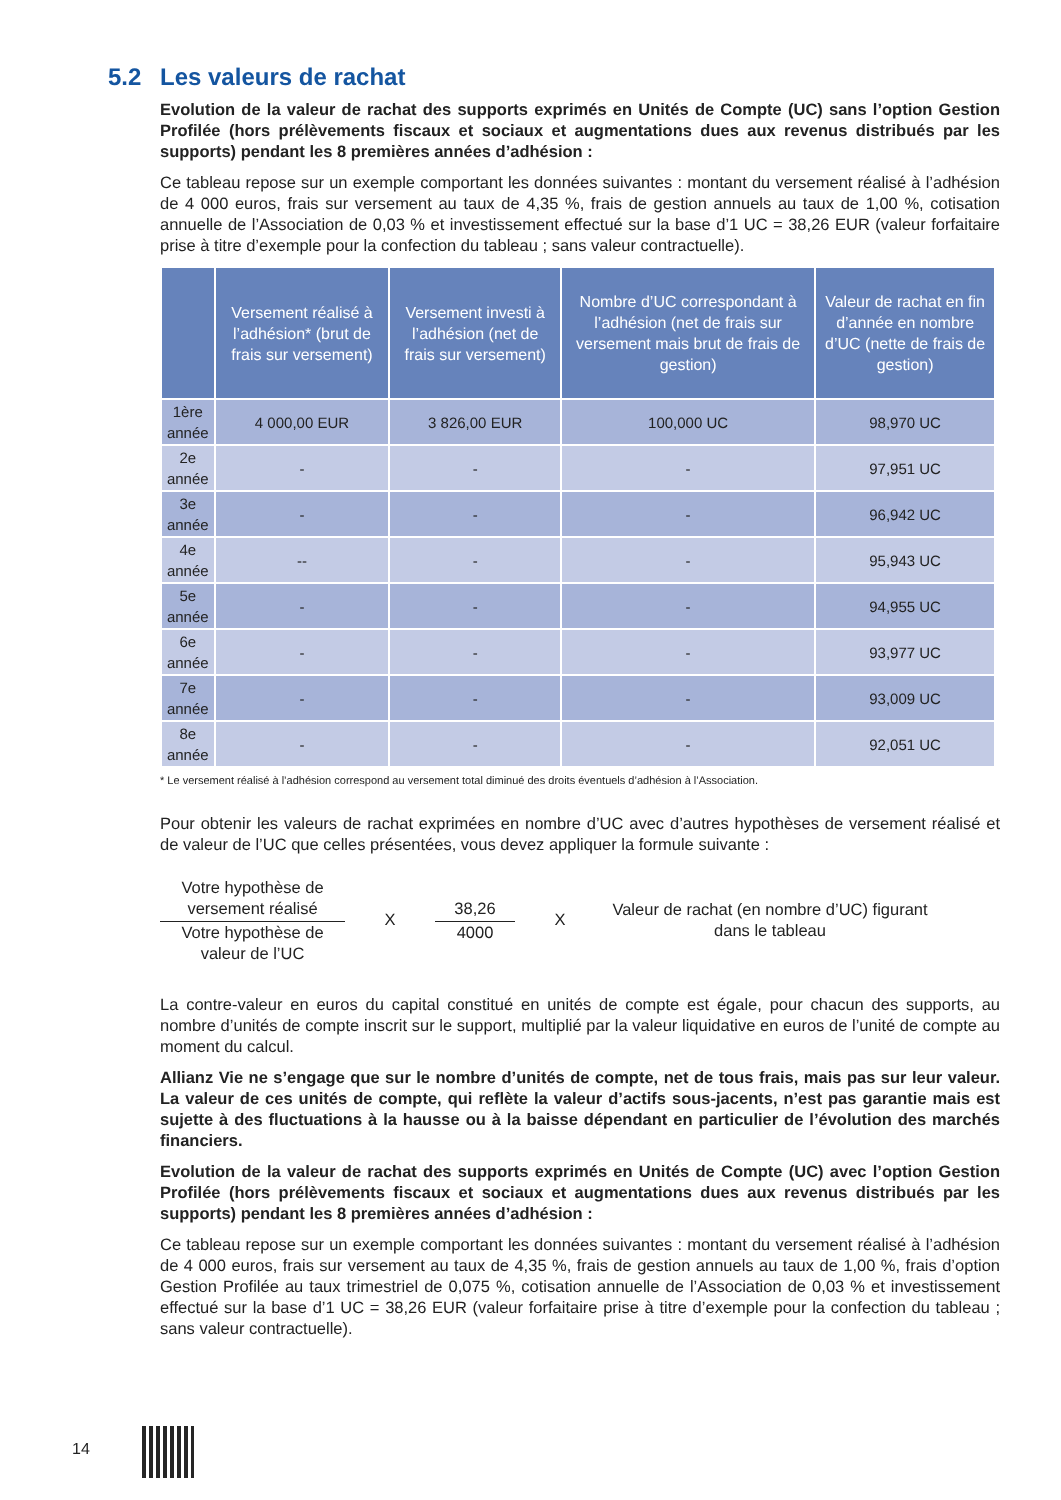5.2 Les valeurs de rachat
Evolution de la valeur de rachat des supports exprimés en Unités de Compte (UC) sans l’option Gestion Profilée (hors prélèvements fiscaux et sociaux et augmentations dues aux revenus distribués par les supports) pendant les 8 premières années d’adhésion :
Ce tableau repose sur un exemple comportant les données suivantes : montant du versement réalisé à l’adhésion de 4 000 euros, frais sur versement au taux de 4,35 %, frais de gestion annuels au taux de 1,00 %, cotisation annuelle de l’Association de 0,03 % et investissement effectué sur la base d’1 UC = 38,26 EUR (valeur forfaitaire prise à titre d’exemple pour la confection du tableau ; sans valeur contractuelle).
| | Versement réalisé à l’adhésion* (brut de frais sur versement) | Versement investi à l’adhésion (net de frais sur versement) | Nombre d’UC correspondant à l’adhésion (net de frais sur versement mais brut de frais de gestion) | Valeur de rachat en fin d’année en nombre d’UC (nette de frais de gestion) |
| --- | --- | --- | --- | --- |
| 1ère année | 4 000,00 EUR | 3 826,00 EUR | 100,000 UC | 98,970 UC |
| 2e année | - | - | - | 97,951 UC |
| 3e année | - | - | - | 96,942 UC |
| 4e année | -- | - | - | 95,943 UC |
| 5e année | - | - | - | 94,955 UC |
| 6e année | - | - | - | 93,977 UC |
| 7e année | - | - | - | 93,009 UC |
| 8e année | - | - | - | 92,051 UC |
* Le versement réalisé à l’adhésion correspond au versement total diminué des droits éventuels d’adhésion à l’Association.
Pour obtenir les valeurs de rachat exprimées en nombre d’UC avec d’autres hypothèses de versement réalisé et de valeur de l’UC que celles présentées, vous devez appliquer la formule suivante :
Votre hypothèse de versement réalisé
Votre hypothèse de valeur de l’UC
X
38,26
4000
X
Valeur de rachat (en nombre d’UC) figurant dans le tableau
La contre-valeur en euros du capital constitué en unités de compte est égale, pour chacun des supports, au nombre d’unités de compte inscrit sur le support, multiplié par la valeur liquidative en euros de l’unité de compte au moment du calcul.
Allianz Vie ne s’engage que sur le nombre d’unités de compte, net de tous frais, mais pas sur leur valeur. La valeur de ces unités de compte, qui reflète la valeur d’actifs sous-jacents, n’est pas garantie mais est sujette à des fluctuations à la hausse ou à la baisse dépendant en particulier de l’évolution des marchés financiers.
Evolution de la valeur de rachat des supports exprimés en Unités de Compte (UC) avec l’option Gestion Profilée (hors prélèvements fiscaux et sociaux et augmentations dues aux revenus distribués par les supports) pendant les 8 premières années d’adhésion :
Ce tableau repose sur un exemple comportant les données suivantes : montant du versement réalisé à l’adhésion de 4 000 euros, frais sur versement au taux de 4,35 %, frais de gestion annuels au taux de 1,00 %, frais d’option Gestion Profilée au taux trimestriel de 0,075 %, cotisation annuelle de l’Association de 0,03 % et investissement effectué sur la base d’1 UC = 38,26 EUR (valeur forfaitaire prise à titre d’exemple pour la confection du tableau ; sans valeur contractuelle).
14